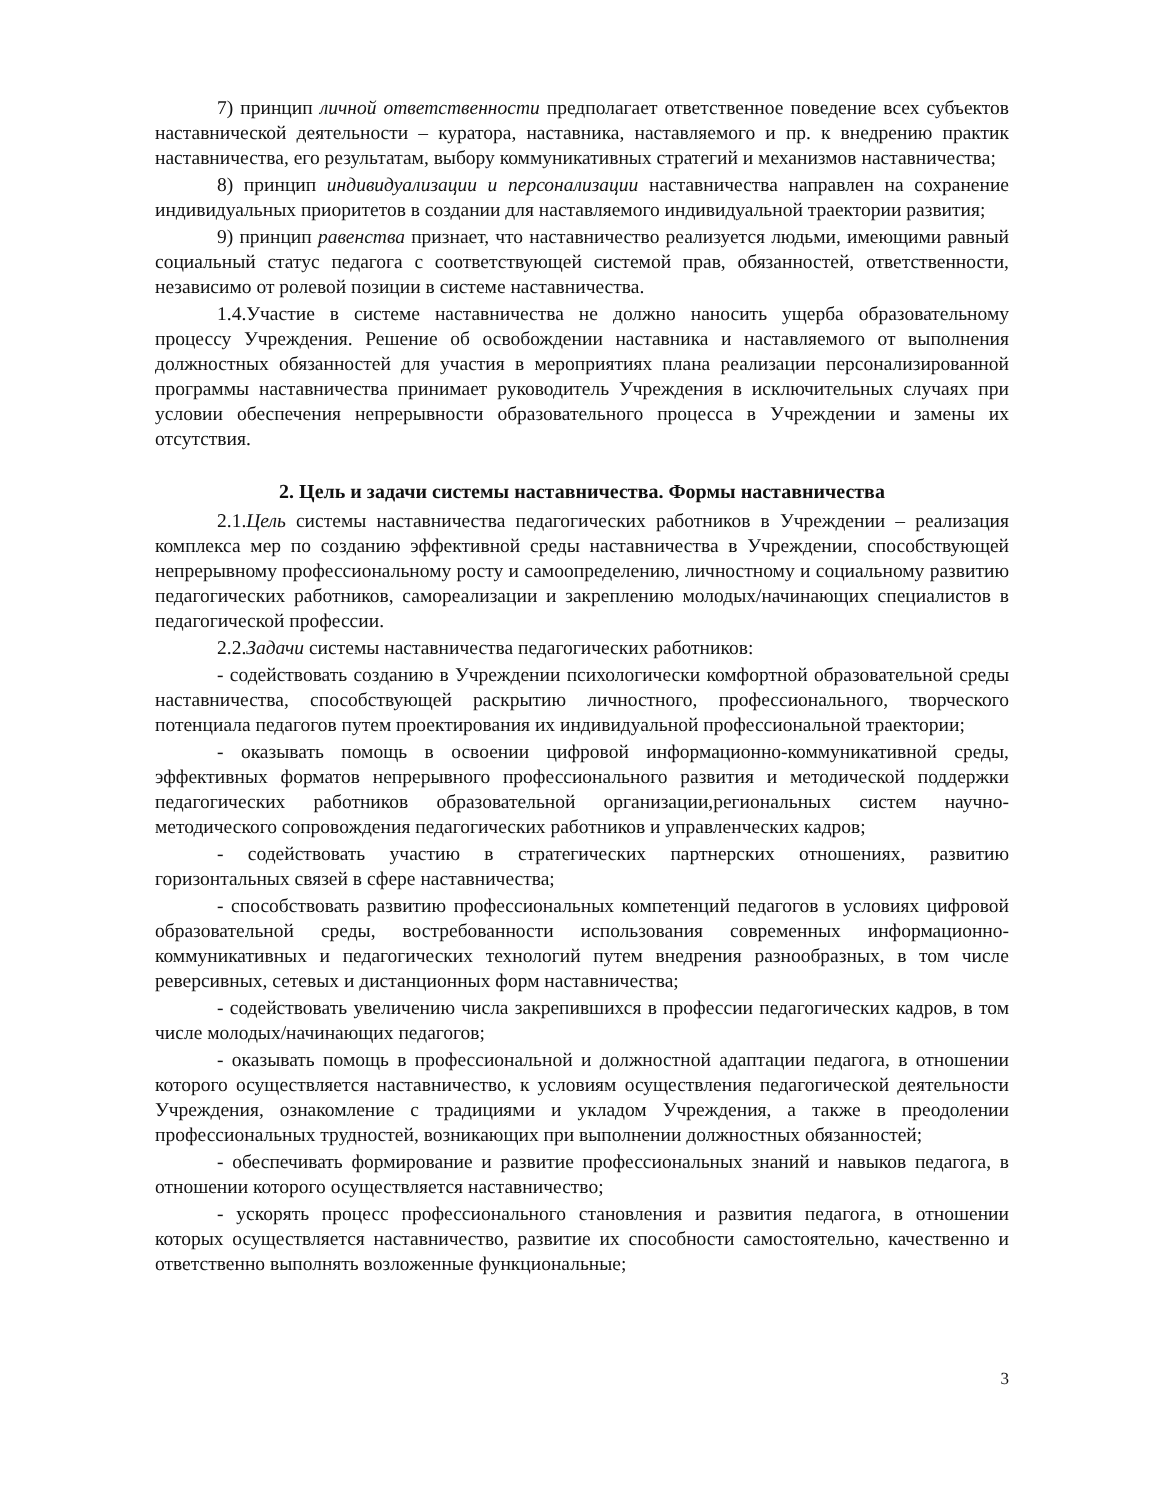7) принцип личной ответственности предполагает ответственное поведение всех субъектов наставнической деятельности – куратора, наставника, наставляемого и пр. к внедрению практик наставничества, его результатам, выбору коммуникативных стратегий и механизмов наставничества;
8) принцип индивидуализации и персонализации наставничества направлен на сохранение индивидуальных приоритетов в создании для наставляемого индивидуальной траектории развития;
9) принцип равенства признает, что наставничество реализуется людьми, имеющими равный социальный статус педагога с соответствующей системой прав, обязанностей, ответственности, независимо от ролевой позиции в системе наставничества.
1.4.Участие в системе наставничества не должно наносить ущерба образовательному процессу Учреждения. Решение об освобождении наставника и наставляемого от выполнения должностных обязанностей для участия в мероприятиях плана реализации персонализированной программы наставничества принимает руководитель Учреждения в исключительных случаях при условии обеспечения непрерывности образовательного процесса в Учреждении и замены их отсутствия.
2. Цель и задачи системы наставничества. Формы наставничества
2.1.Цель системы наставничества педагогических работников в Учреждении – реализация комплекса мер по созданию эффективной среды наставничества в Учреждении, способствующей непрерывному профессиональному росту и самоопределению, личностному и социальному развитию педагогических работников, самореализации и закреплению молодых/начинающих специалистов в педагогической профессии.
2.2.Задачи системы наставничества педагогических работников:
- содействовать созданию в Учреждении психологически комфортной образовательной среды наставничества, способствующей раскрытию личностного, профессионального, творческого потенциала педагогов путем проектирования их индивидуальной профессиональной траектории;
- оказывать помощь в освоении цифровой информационно-коммуникативной среды, эффективных форматов непрерывного профессионального развития и методической поддержки педагогических работников образовательной организации,региональных систем научно-методического сопровождения педагогических работников и управленческих кадров;
- содействовать участию в стратегических партнерских отношениях, развитию горизонтальных связей в сфере наставничества;
- способствовать развитию профессиональных компетенций педагогов в условиях цифровой образовательной среды, востребованности использования современных информационно-коммуникативных и педагогических технологий путем внедрения разнообразных, в том числе реверсивных, сетевых и дистанционных форм наставничества;
- содействовать увеличению числа закрепившихся в профессии педагогических кадров, в том числе молодых/начинающих педагогов;
- оказывать помощь в профессиональной и должностной адаптации педагога, в отношении которого осуществляется наставничество, к условиям осуществления педагогической деятельности Учреждения, ознакомление с традициями и укладом Учреждения, а также в преодолении профессиональных трудностей, возникающих при выполнении должностных обязанностей;
- обеспечивать формирование и развитие профессиональных знаний и навыков педагога, в отношении которого осуществляется наставничество;
- ускорять процесс профессионального становления и развития педагога, в отношении которых осуществляется наставничество, развитие их способности самостоятельно, качественно и ответственно выполнять возложенные функциональные;
3